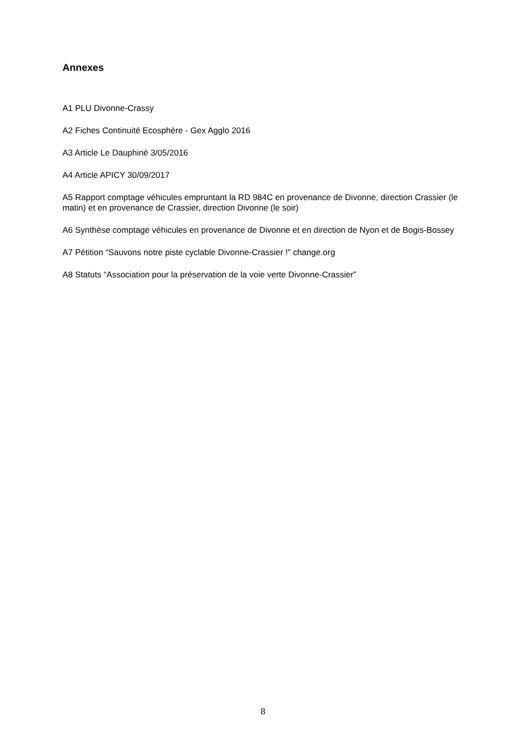Annexes
A1 PLU Divonne-Crassy
A2 Fiches Continuité Ecosphère - Gex Agglo 2016
A3 Article Le Dauphiné 3/05/2016
A4 Article APICY 30/09/2017
A5 Rapport comptage véhicules empruntant la RD 984C en provenance de Divonne, direction Crassier (le matin) et en provenance de Crassier, direction Divonne (le soir)
A6 Synthèse comptage véhicules en provenance de Divonne et en direction de Nyon et de Bogis-Bossey
A7 Pétition “Sauvons notre piste cyclable Divonne-Crassier !” change.org
A8 Statuts “Association pour la préservation de la voie verte Divonne-Crassier”
8